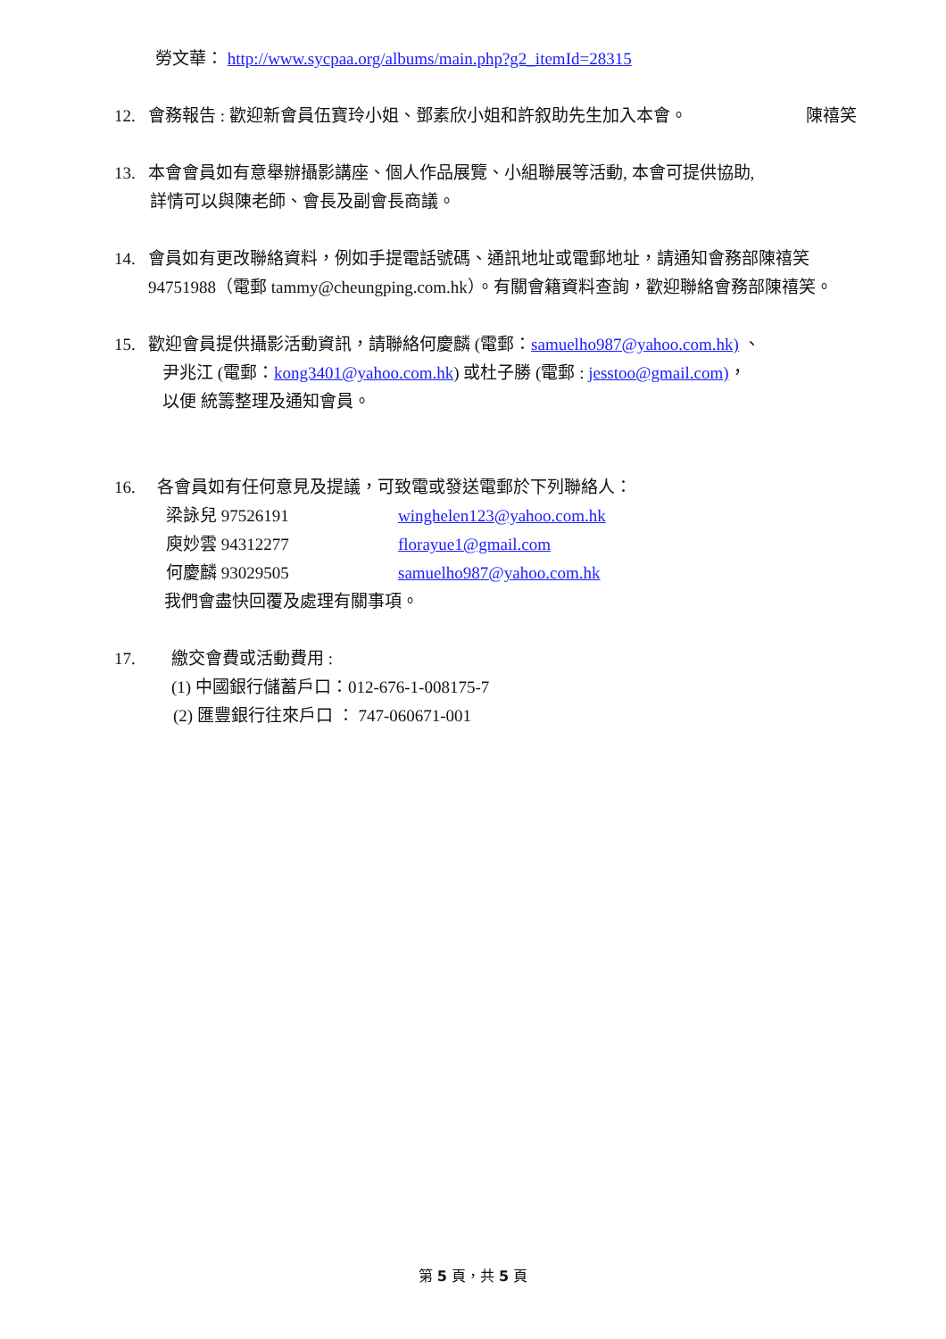勞文華： http://www.sycpaa.org/albums/main.php?g2_itemId=28315
12. 會務報告 : 歡迎新會員伍寶玲小姐、鄧素欣小姐和許叙助先生加入本會。 陳禧笑
13. 本會會員如有意舉辦攝影講座、個人作品展覽、小組聯展等活動, 本會可提供協助,
詳情可以與陳老師、會長及副會長商議。
14. 會員如有更改聯絡資料，例如手提電話號碼、通訊地址或電郵地址，請通知會務部陳禧笑
94751988（電郵 tammy@cheungping.com.hk）。有關會籍資料查詢，歡迎聯絡會務部陳禧笑。
15. 歡迎會員提供攝影活動資訊，請聯絡何慶麟 (電郵：samuelho987@yahoo.com.hk) 、
尹兆江 (電郵：kong3401@yahoo.com.hk) 或杜子勝 (電郵 : jesstoo@gmail.com)，
以便 統籌整理及通知會員。
16. 各會員如有任何意見及提議，可致電或發送電郵於下列聯絡人：
梁詠兒 97526191 winghelen123@yahoo.com.hk
庾妙雲 94312277 florayue1@gmail.com
何慶麟 93029505 samuelho987@yahoo.com.hk
我們會盡快回覆及處理有關事項。
17. 繳交會費或活動費用 :
(1) 中國銀行儲蓄戶口：012-676-1-008175-7
(2) 匯豐銀行往來戶口 ： 747-060671-001
第 5 頁，共 5 頁